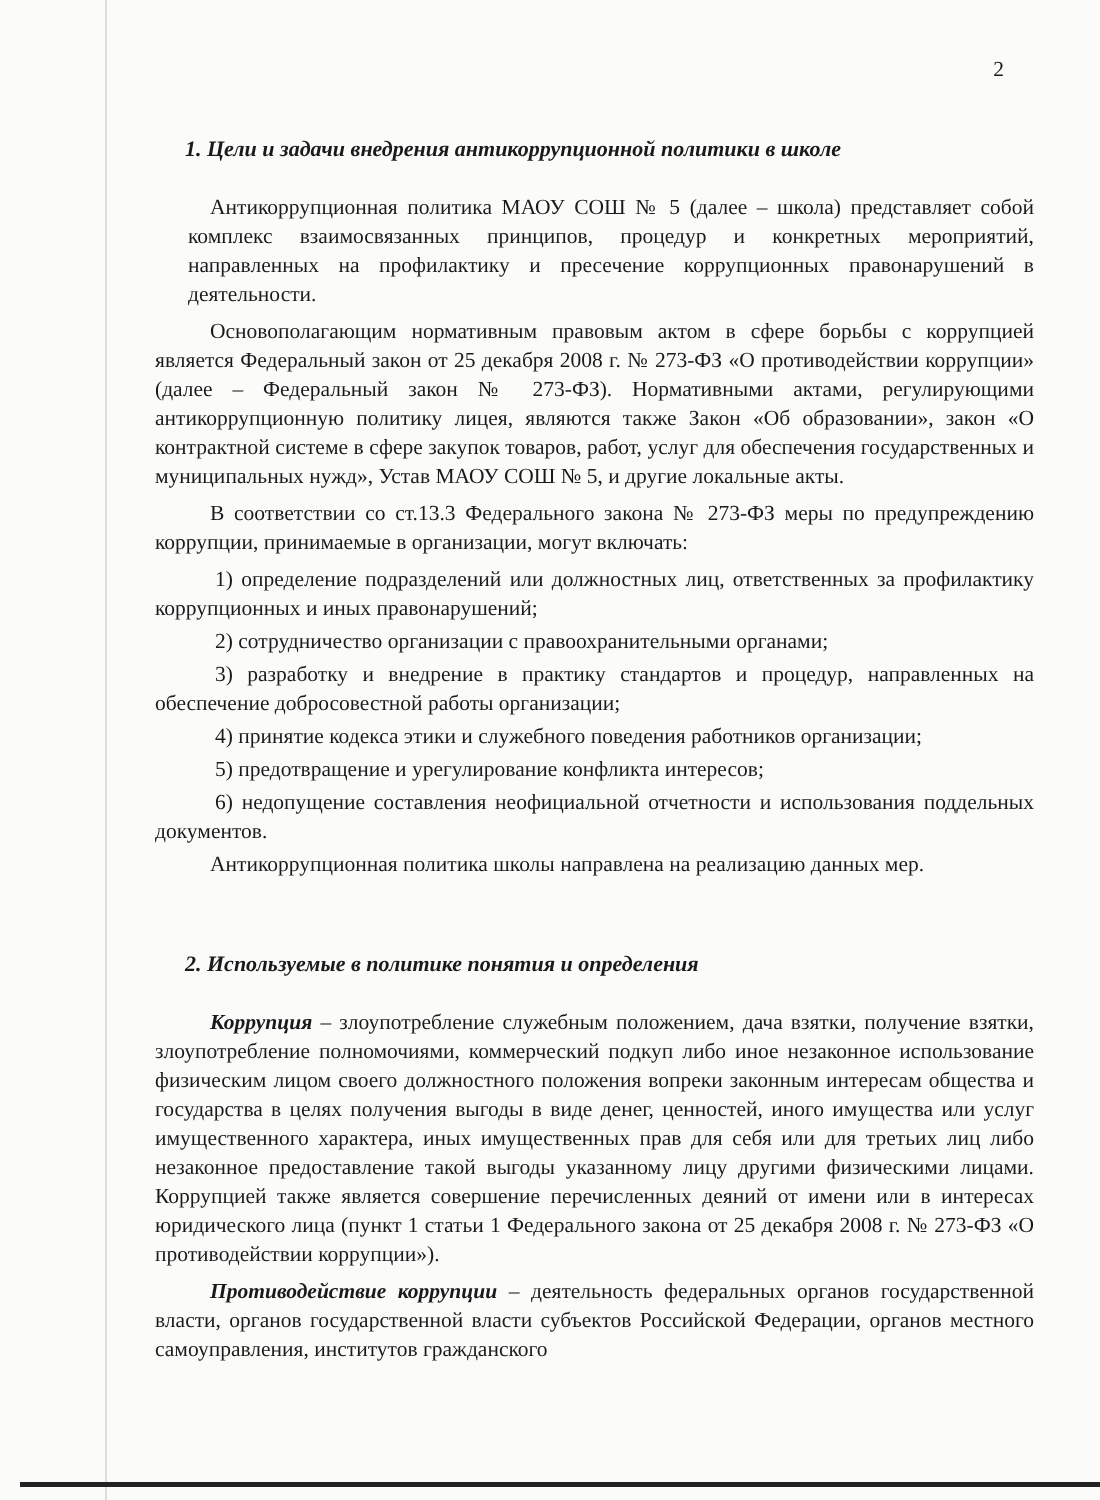2
1. Цели и задачи внедрения антикоррупционной политики в школе
Антикоррупционная политика МАОУ СОШ № 5 (далее – школа) представляет собой комплекс взаимосвязанных принципов, процедур и конкретных мероприятий, направленных на профилактику и пресечение коррупционных правонарушений в деятельности.
Основополагающим нормативным правовым актом в сфере борьбы с коррупцией является Федеральный закон от 25 декабря 2008 г. № 273-ФЗ «О противодействии коррупции» (далее – Федеральный закон № 273-ФЗ). Нормативными актами, регулирующими антикоррупционную политику лицея, являются также Закон «Об образовании», закон «О контрактной системе в сфере закупок товаров, работ, услуг для обеспечения государственных и муниципальных нужд», Устав МАОУ СОШ № 5, и другие локальные акты.
В соответствии со ст.13.3 Федерального закона № 273-ФЗ меры по предупреждению коррупции, принимаемые в организации, могут включать:
1) определение подразделений или должностных лиц, ответственных за профилактику коррупционных и иных правонарушений;
2) сотрудничество организации с правоохранительными органами;
3) разработку и внедрение в практику стандартов и процедур, направленных на обеспечение добросовестной работы организации;
4) принятие кодекса этики и служебного поведения работников организации;
5) предотвращение и урегулирование конфликта интересов;
6) недопущение составления неофициальной отчетности и использования поддельных документов.
Антикоррупционная политика школы направлена на реализацию данных мер.
2. Используемые в политике понятия и определения
Коррупция – злоупотребление служебным положением, дача взятки, получение взятки, злоупотребление полномочиями, коммерческий подкуп либо иное незаконное использование физическим лицом своего должностного положения вопреки законным интересам общества и государства в целях получения выгоды в виде денег, ценностей, иного имущества или услуг имущественного характера, иных имущественных прав для себя или для третьих лиц либо незаконное предоставление такой выгоды указанному лицу другими физическими лицами. Коррупцией также является совершение перечисленных деяний от имени или в интересах юридического лица (пункт 1 статьи 1 Федерального закона от 25 декабря 2008 г. № 273-ФЗ «О противодействии коррупции»).
Противодействие коррупции – деятельность федеральных органов государственной власти, органов государственной власти субъектов Российской Федерации, органов местного самоуправления, институтов гражданского